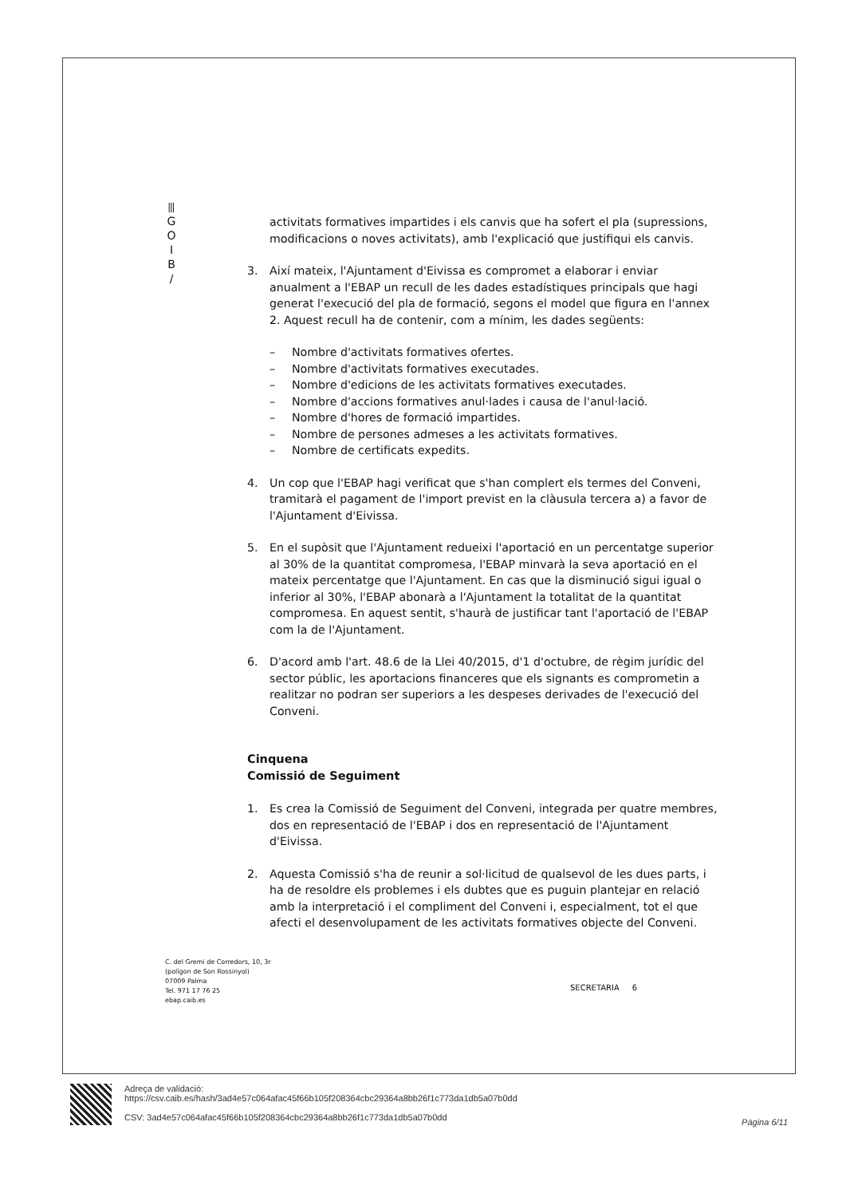⫴
G
O
I
B
/
activitats formatives impartides i els canvis que ha sofert el pla (supressions, modificacions o noves activitats), amb l'explicació que justifiqui els canvis.
3. Així mateix, l'Ajuntament d'Eivissa es compromet a elaborar i enviar anualment a l'EBAP un recull de les dades estadístiques principals que hagi generat l'execució del pla de formació, segons el model que figura en l'annex 2. Aquest recull ha de contenir, com a mínim, les dades següents:
– Nombre d'activitats formatives ofertes.
– Nombre d'activitats formatives executades.
– Nombre d'edicions de les activitats formatives executades.
– Nombre d'accions formatives anul·lades i causa de l'anul·lació.
– Nombre d'hores de formació impartides.
– Nombre de persones admeses a les activitats formatives.
– Nombre de certificats expedits.
4. Un cop que l'EBAP hagi verificat que s'han complert els termes del Conveni, tramitarà el pagament de l'import previst en la clàusula tercera a) a favor de l'Ajuntament d'Eivissa.
5. En el supòsit que l'Ajuntament redueixi l'aportació en un percentatge superior al 30% de la quantitat compromesa, l'EBAP minvarà la seva aportació en el mateix percentatge que l'Ajuntament. En cas que la disminució sigui igual o inferior al 30%, l'EBAP abonarà a l'Ajuntament la totalitat de la quantitat compromesa. En aquest sentit, s'haurà de justificar tant l'aportació de l'EBAP com la de l'Ajuntament.
6. D'acord amb l'art. 48.6 de la Llei 40/2015, d'1 d'octubre, de règim jurídic del sector públic, les aportacions financeres que els signants es comprometin a realitzar no podran ser superiors a les despeses derivades de l'execució del Conveni.
Cinquena
Comissió de Seguiment
1. Es crea la Comissió de Seguiment del Conveni, integrada per quatre membres, dos en representació de l'EBAP i dos en representació de l'Ajuntament d'Eivissa.
2. Aquesta Comissió s'ha de reunir a sol·licitud de qualsevol de les dues parts, i ha de resoldre els problemes i els dubtes que es puguin plantejar en relació amb la interpretació i el compliment del Conveni i, especialment, tot el que afecti el desenvolupament de les activitats formatives objecte del Conveni.
C. del Gremi de Corredors, 10, 3r
(polígon de Son Rossinyol)
07009 Palma
Tel. 971 17 76 25
ebap.caib.es
SECRETARIA 6
Adreça de validació:
https://csv.caib.es/hash/3ad4e57c064afac45f66b105f208364cbc29364a8bb26f1c773da1db5a07b0dd
CSV: 3ad4e57c064afac45f66b105f208364cbc29364a8bb26f1c773da1db5a07b0dd
Pàgina 6/11